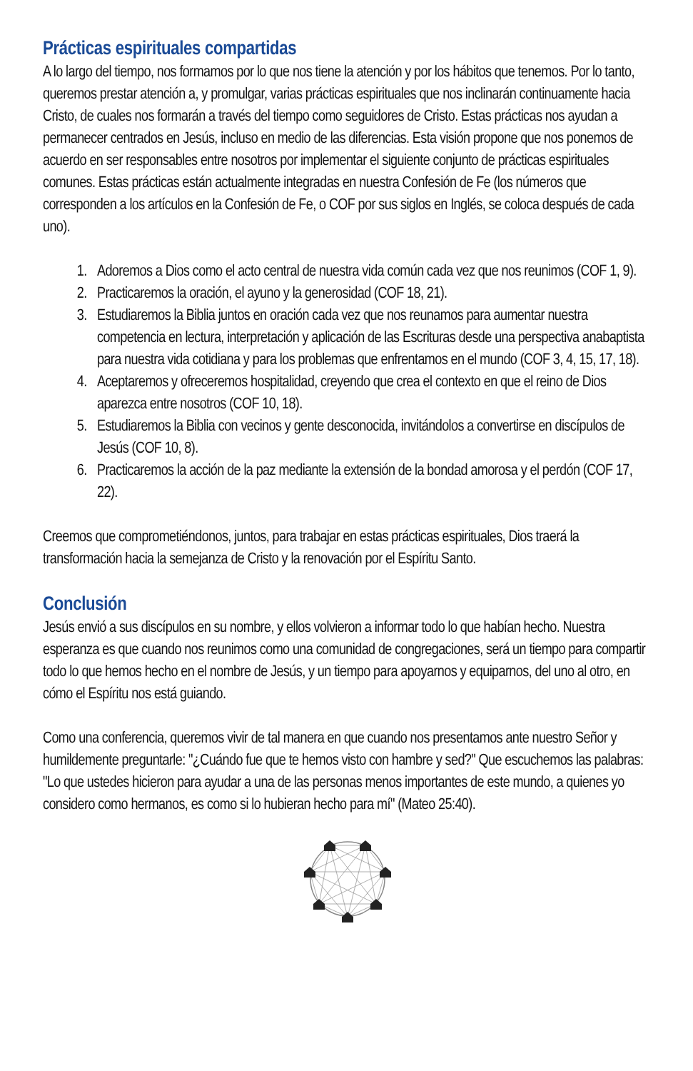Prácticas espirituales compartidas
A lo largo del tiempo, nos formamos por lo que nos tiene la atención y por los hábitos que tenemos. Por lo tanto, queremos prestar atención a, y promulgar, varias prácticas espirituales que nos inclinarán continuamente hacia Cristo, de cuales nos formarán a través del tiempo como seguidores de Cristo. Estas prácticas nos ayudan a permanecer centrados en Jesús, incluso en medio de las diferencias. Esta visión propone que nos ponemos de acuerdo en ser responsables entre nosotros por implementar el siguiente conjunto de prácticas espirituales comunes. Estas prácticas están actualmente integradas en nuestra Confesión de Fe (los números que corresponden a los artículos en la Confesión de Fe, o COF por sus siglos en Inglés, se coloca después de cada uno).
1. Adoremos a Dios como el acto central de nuestra vida común cada vez que nos reunimos (COF 1, 9).
2. Practicaremos la oración, el ayuno y la generosidad (COF 18, 21).
3. Estudiaremos la Biblia juntos en oración cada vez que nos reunamos para aumentar nuestra competencia en lectura, interpretación y aplicación de las Escrituras desde una perspectiva anabaptista para nuestra vida cotidiana y para los problemas que enfrentamos en el mundo (COF 3, 4, 15, 17, 18).
4. Aceptaremos y ofreceremos hospitalidad, creyendo que crea el contexto en que el reino de Dios aparezca entre nosotros (COF 10, 18).
5. Estudiaremos la Biblia con vecinos y gente desconocida, invitándolos a convertirse en discípulos de Jesús (COF 10, 8).
6. Practicaremos la acción de la paz mediante la extensión de la bondad amorosa y el perdón (COF 17, 22).
Creemos que comprometiéndonos, juntos, para trabajar en estas prácticas espirituales, Dios traerá la transformación hacia la semejanza de Cristo y la renovación por el Espíritu Santo.
Conclusión
Jesús envió a sus discípulos en su nombre, y ellos volvieron a informar todo lo que habían hecho. Nuestra esperanza es que cuando nos reunimos como una comunidad de congregaciones, será un tiempo para compartir todo lo que hemos hecho en el nombre de Jesús, y un tiempo para apoyarnos y equiparnos, del uno al otro, en cómo el Espíritu nos está guiando.
Como una conferencia, queremos vivir de tal manera en que cuando nos presentamos ante nuestro Señor y humildemente preguntarle: "¿Cuándo fue que te hemos visto con hambre y sed?" Que escuchemos las palabras: "Lo que ustedes hicieron para ayudar a una de las personas menos importantes de este mundo, a quienes yo considero como hermanos, es como si lo hubieran hecho para mí" (Mateo 25:40).